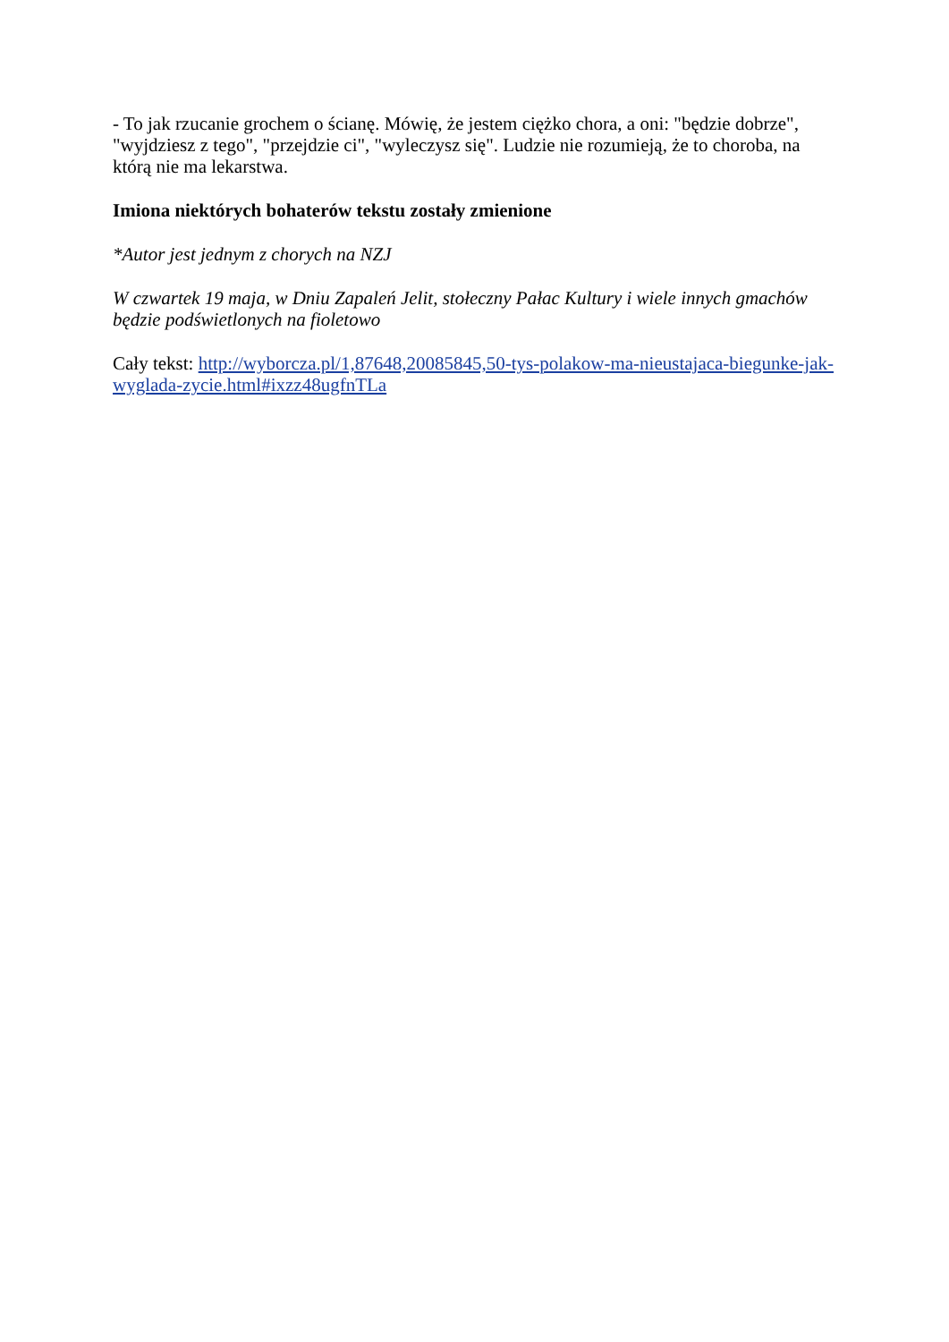- To jak rzucanie grochem o ścianę. Mówię, że jestem ciężko chora, a oni: "będzie dobrze", "wyjdziesz z tego", "przejdzie ci", "wyleczysz się". Ludzie nie rozumieją, że to choroba, na którą nie ma lekarstwa.
Imiona niektórych bohaterów tekstu zostały zmienione
*Autor jest jednym z chorych na NZJ
W czwartek 19 maja, w Dniu Zapaleń Jelit, stołeczny Pałac Kultury i wiele innych gmachów będzie podświetlonych na fioletowo
Cały tekst: http://wyborcza.pl/1,87648,20085845,50-tys-polakow-ma-nieustajaca-biegunke-jak-wyglada-zycie.html#ixzz48ugfnTLa